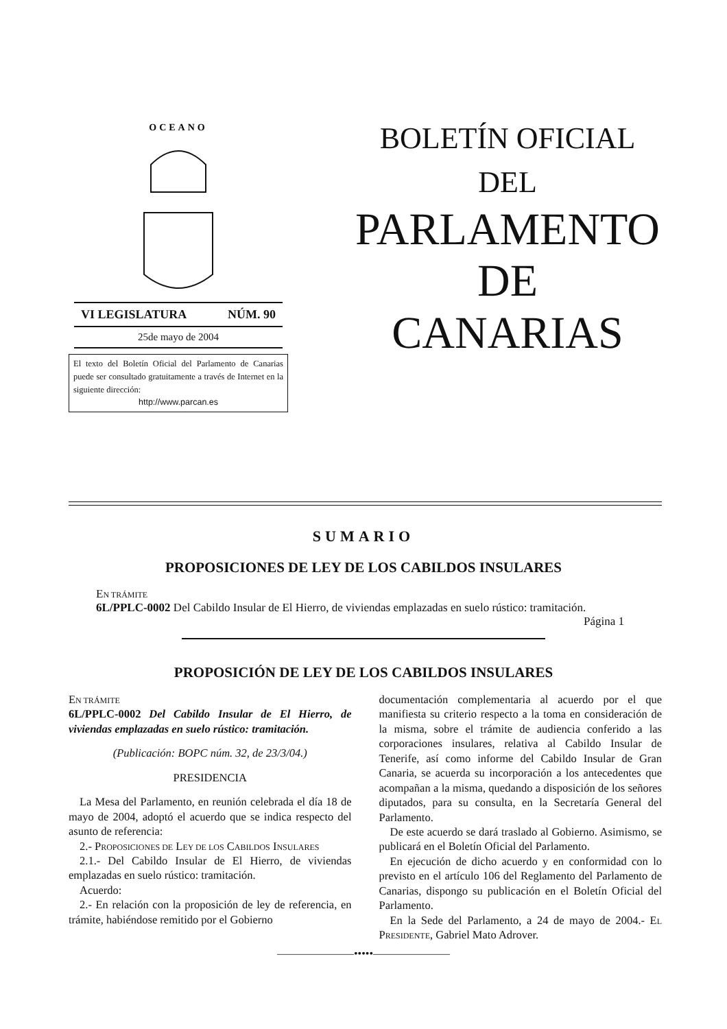OCEANO
VI LEGISLATURA NÚM. 90
25de mayo de 2004
El texto del Boletín Oficial del Parlamento de Canarias puede ser consultado gratuitamente a través de Internet en la siguiente dirección:
http://www.parcan.es
BOLETÍN OFICIAL
DEL
PARLAMENTO
DE
CANARIAS
SUMARIO
PROPOSICIONES DE LEY DE LOS CABILDOS INSULARES
EN TRÁMITE
6L/PPLC-0002 Del Cabildo Insular de El Hierro, de viviendas emplazadas en suelo rústico: tramitación.
Página 1
PROPOSICIÓN DE LEY DE LOS CABILDOS INSULARES
EN TRÁMITE
6L/PPLC-0002 Del Cabildo Insular de El Hierro, de viviendas emplazadas en suelo rústico: tramitación.
(Publicación: BOPC núm. 32, de 23/3/04.)
PRESIDENCIA
La Mesa del Parlamento, en reunión celebrada el día 18 de mayo de 2004, adoptó el acuerdo que se indica respecto del asunto de referencia:
2.- PROPOSICIONES DE LEY DE LOS CABILDOS INSULARES
2.1.- Del Cabildo Insular de El Hierro, de viviendas emplazadas en suelo rústico: tramitación.
Acuerdo:
2.- En relación con la proposición de ley de referencia, en trámite, habiéndose remitido por el Gobierno
documentación complementaria al acuerdo por el que manifiesta su criterio respecto a la toma en consideración de la misma, sobre el trámite de audiencia conferido a las corporaciones insulares, relativa al Cabildo Insular de Tenerife, así como informe del Cabildo Insular de Gran Canaria, se acuerda su incorporación a los antecedentes que acompañan a la misma, quedando a disposición de los señores diputados, para su consulta, en la Secretaría General del Parlamento.
De este acuerdo se dará traslado al Gobierno. Asimismo, se publicará en el Boletín Oficial del Parlamento.
En ejecución de dicho acuerdo y en conformidad con lo previsto en el artículo 106 del Reglamento del Parlamento de Canarias, dispongo su publicación en el Boletín Oficial del Parlamento.
En la Sede del Parlamento, a 24 de mayo de 2004.- EL PRESIDENTE, Gabriel Mato Adrover.
———————•••••———————